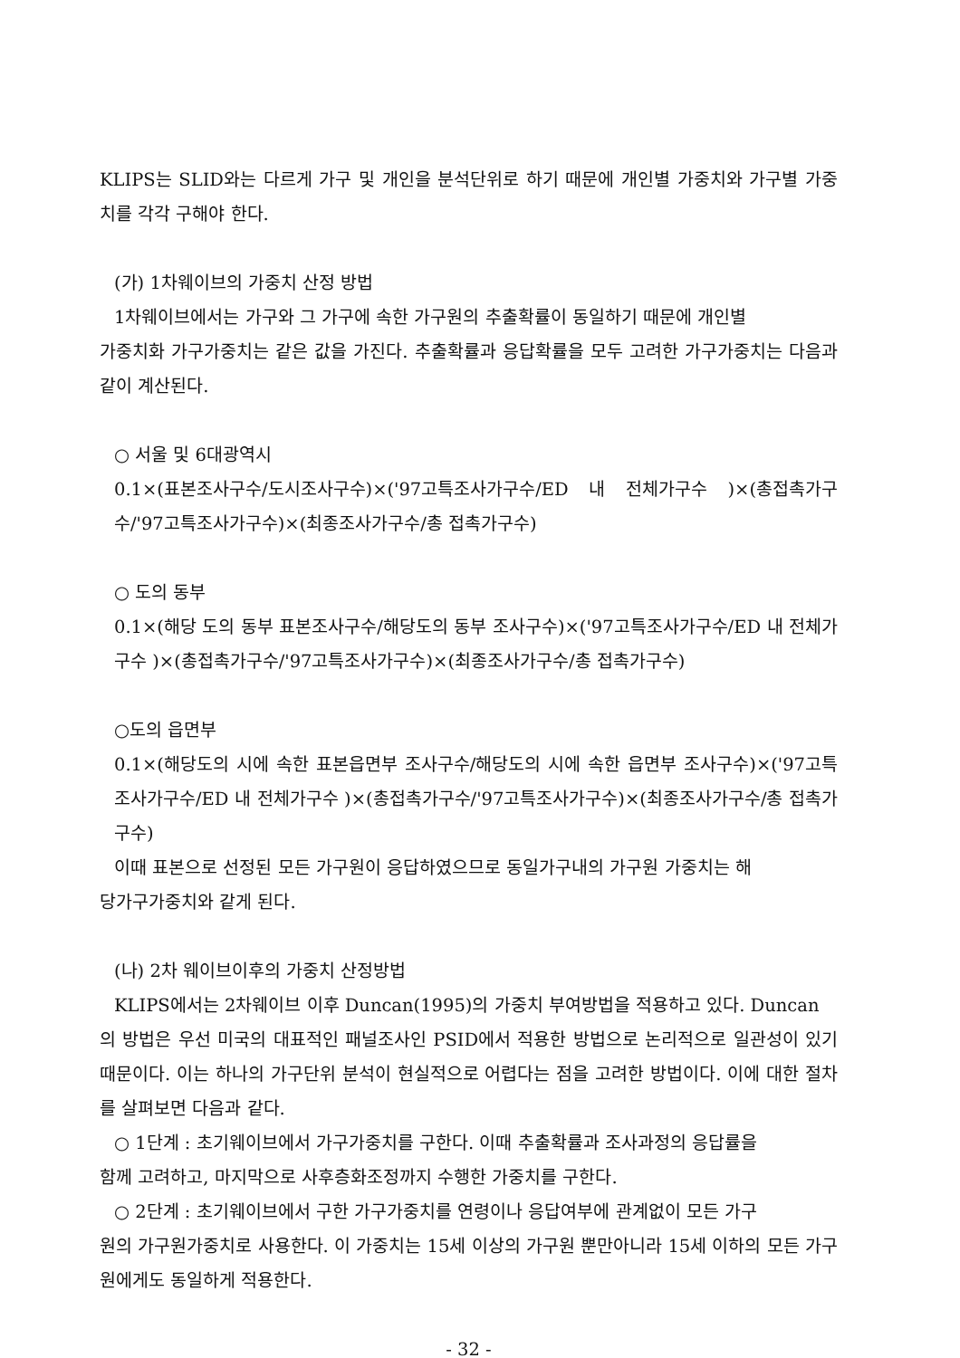KLIPS는 SLID와는 다르게 가구 및 개인을 분석단위로 하기 때문에 개인별 가중치와 가구별 가중치를 각각 구해야 한다.
(가) 1차웨이브의 가중치 산정 방법
1차웨이브에서는 가구와 그 가구에 속한 가구원의 추출확률이 동일하기 때문에 개인별
가중치화 가구가중치는 같은 값을 가진다. 추출확률과 응답확률을 모두 고려한 가구가중치는 다음과 같이 계산된다.
○ 서울 및 6대광역시
0.1×(표본조사구수/도시조사구수)×('97고특조사가구수/ED 내 전체가구수 )×(총접촉가구수/'97고특조사가구수)×(최종조사가구수/총 접촉가구수)
○ 도의 동부
0.1×(해당 도의 동부 표본조사구수/해당도의 동부 조사구수)×('97고특조사가구수/ED 내 전체가구수 )×(총접촉가구수/'97고특조사가구수)×(최종조사가구수/총 접촉가구수)
○도의 읍면부
0.1×(해당도의 시에 속한 표본읍면부 조사구수/해당도의 시에 속한 읍면부 조사구수)×('97고특조사가구수/ED 내 전체가구수 )×(총접촉가구수/'97고특조사가구수)×(최종조사가구수/총 접촉가구수)
이때 표본으로 선정된 모든 가구원이 응답하였으므로 동일가구내의 가구원 가중치는 해
당가구가중치와 같게 된다.
(나) 2차 웨이브이후의 가중치 산정방법
KLIPS에서는 2차웨이브 이후 Duncan(1995)의 가중치 부여방법을 적용하고 있다. Duncan
의 방법은 우선 미국의 대표적인 패널조사인 PSID에서 적용한 방법으로 논리적으로 일관성이 있기 때문이다. 이는 하나의 가구단위 분석이 현실적으로 어렵다는 점을 고려한 방법이다. 이에 대한 절차를 살펴보면 다음과 같다.
○ 1단계 : 초기웨이브에서 가구가중치를 구한다. 이때 추출확률과 조사과정의 응답률을
함께 고려하고, 마지막으로 사후층화조정까지 수행한 가중치를 구한다.
○ 2단계 : 초기웨이브에서 구한 가구가중치를 연령이나 응답여부에 관계없이 모든 가구
원의 가구원가중치로 사용한다. 이 가중치는 15세 이상의 가구원 뿐만아니라 15세 이하의 모든 가구원에게도 동일하게 적용한다.
- 32 -